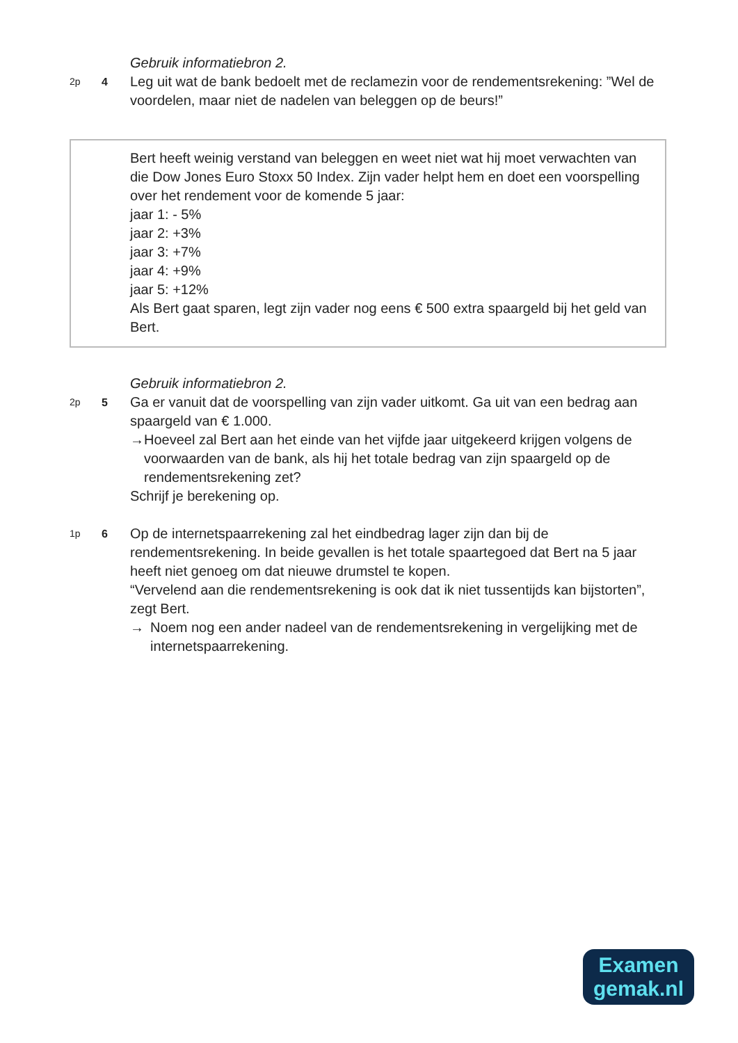Gebruik informatiebron 2.
2p 4
Leg uit wat de bank bedoelt met de reclamezin voor de rendementsrekening: ”Wel de voordelen, maar niet de nadelen van beleggen op de beurs!”
Bert heeft weinig verstand van beleggen en weet niet wat hij moet verwachten van die Dow Jones Euro Stoxx 50 Index. Zijn vader helpt hem en doet een voorspelling over het rendement voor de komende 5 jaar:
jaar 1: - 5%
jaar 2: +3%
jaar 3: +7%
jaar 4: +9%
jaar 5: +12%
Als Bert gaat sparen, legt zijn vader nog eens € 500 extra spaargeld bij het geld van Bert.
Gebruik informatiebron 2.
2p 5
Ga er vanuit dat de voorspelling van zijn vader uitkomt. Ga uit van een bedrag aan spaargeld van € 1.000.
→ Hoeveel zal Bert aan het einde van het vijfde jaar uitgekeerd krijgen volgens de voorwaarden van de bank, als hij het totale bedrag van zijn spaargeld op de rendementsrekening zet?
Schrijf je berekening op.
1p 6
Op de internetspaarrekening zal het eindbedrag lager zijn dan bij de rendementsrekening. In beide gevallen is het totale spaartegoed dat Bert na 5 jaar heeft niet genoeg om dat nieuwe drumstel te kopen.
“Vervelend aan die rendementsrekening is ook dat ik niet tussentijds kan bijstorten”, zegt Bert.
→ Noem nog een ander nadeel van de rendementsrekening in vergelijking met de internetspaarrekening.
Examen
gemak.nl